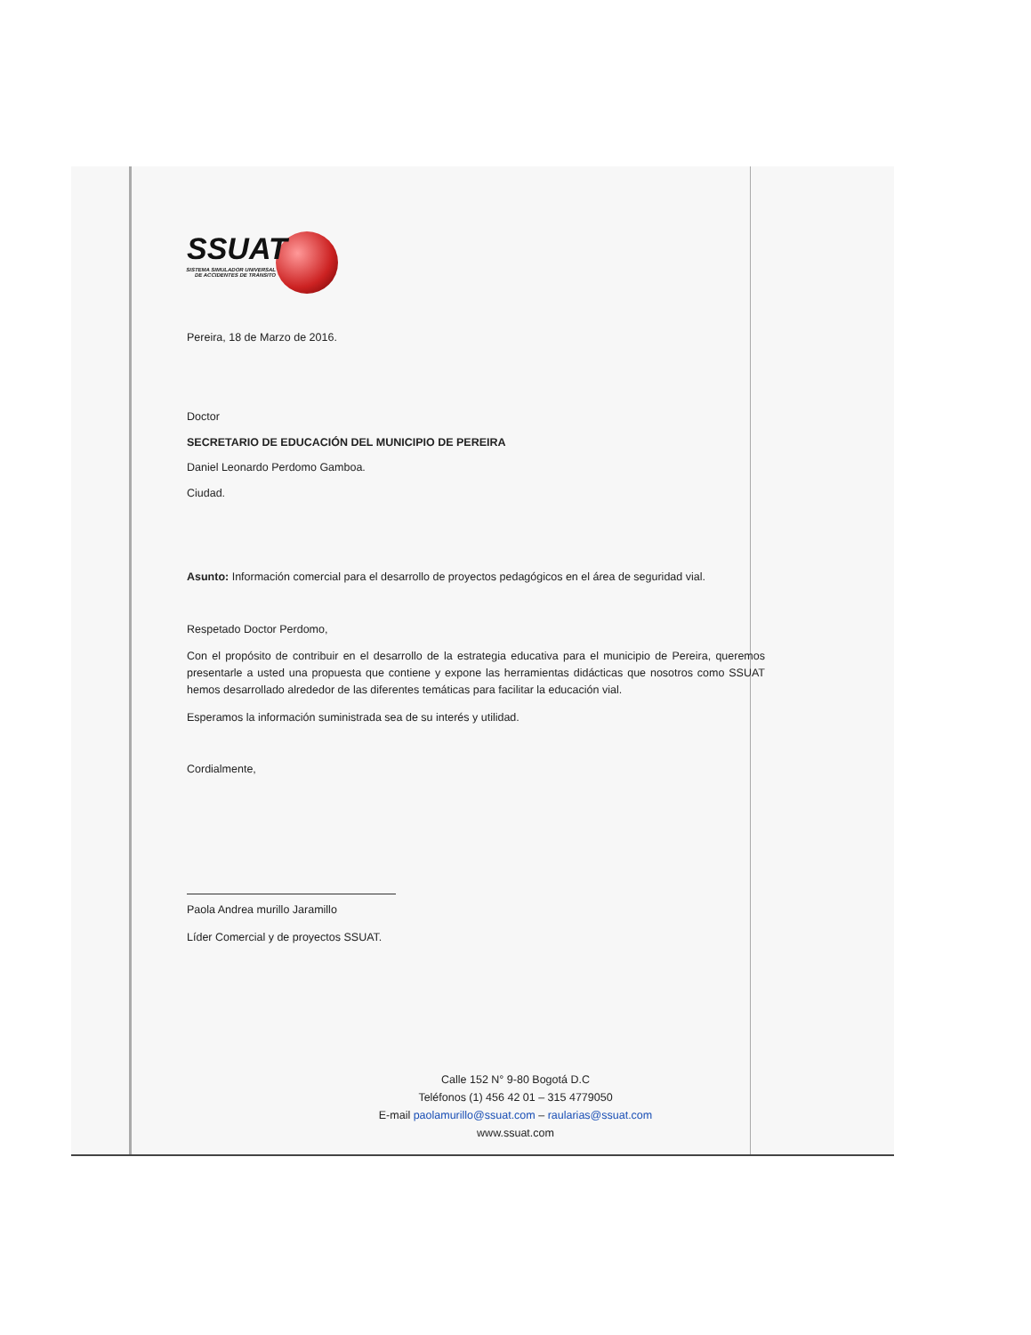SSUAT
SISTEMA SIMULADOR UNIVERSAL DE ACCIDENTES DE TRÁNSITO
Pereira, 18 de Marzo de 2016.
Doctor
SECRETARIO DE EDUCACIÓN DEL MUNICIPIO DE PEREIRA
Daniel Leonardo Perdomo Gamboa.
Ciudad.
Asunto: Información comercial para el desarrollo de proyectos pedagógicos en el área de seguridad vial.
Respetado Doctor Perdomo,
Con el propósito de contribuir en el desarrollo de la estrategia educativa para el municipio de Pereira, queremos presentarle a usted una propuesta que contiene y expone las herramientas didácticas que nosotros como SSUAT hemos desarrollado alrededor de las diferentes temáticas para facilitar la educación vial.
Esperamos la información suministrada sea de su interés y utilidad.
Cordialmente,
Paola Andrea murillo Jaramillo
Líder Comercial y de proyectos SSUAT.
Calle 152 N° 9-80 Bogotá D.C
Teléfonos (1) 456 42 01 – 315 4779050
E-mail paolamurillo@ssuat.com – raularias@ssuat.com
www.ssuat.com